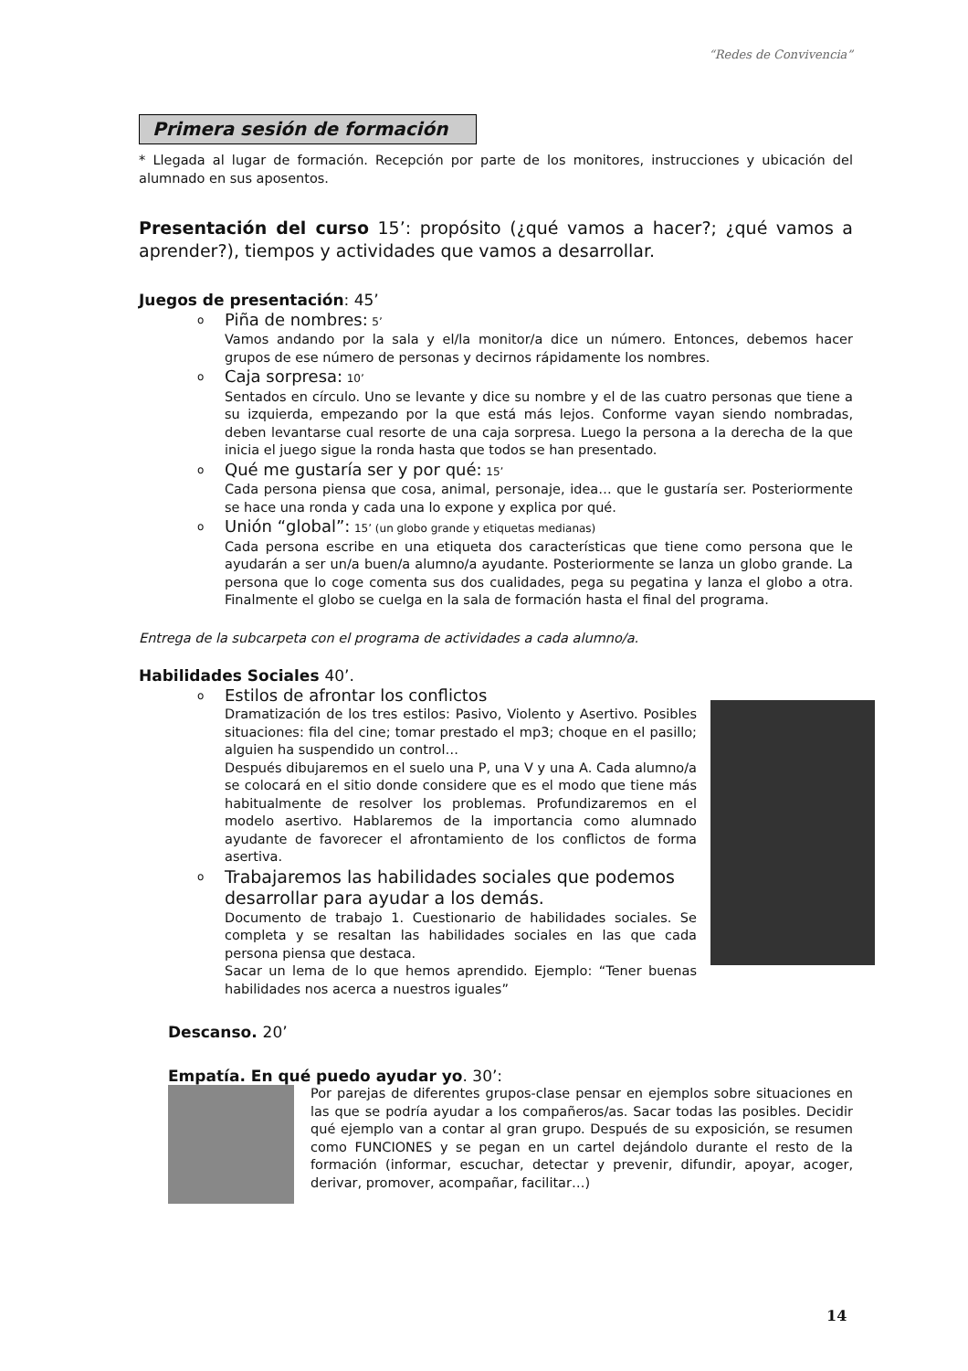“Redes de Convivencia”
Primera sesión de formación
* Llegada al lugar de formación. Recepción por parte de los monitores, instrucciones y ubicación del alumnado en sus aposentos.
Presentación del curso 15’: propósito (¿qué vamos a hacer?; ¿qué vamos a aprender?), tiempos y actividades que vamos a desarrollar.
Juegos de presentación: 45’
o Piña de nombres: 5’
Vamos andando por la sala y el/la monitor/a dice un número. Entonces, debemos hacer grupos de ese número de personas y decirnos rápidamente los nombres.
o Caja sorpresa: 10’
Sentados en círculo. Uno se levante y dice su nombre y el de las cuatro personas que tiene a su izquierda, empezando por la que está más lejos. Conforme vayan siendo nombradas, deben levantarse cual resorte de una caja sorpresa. Luego la persona a la derecha de la que inicia el juego sigue la ronda hasta que todos se han presentado.
o Qué me gustaría ser y por qué: 15’
Cada persona piensa que cosa, animal, personaje, idea… que le gustaría ser. Posteriormente se hace una ronda y cada una lo expone y explica por qué.
o Unión “global”: 15’ (un globo grande y etiquetas medianas)
Cada persona escribe en una etiqueta dos características que tiene como persona que le ayudarán a ser un/a buen/a alumno/a ayudante. Posteriormente se lanza un globo grande. La persona que lo coge comenta sus dos cualidades, pega su pegatina y lanza el globo a otra. Finalmente el globo se cuelga en la sala de formación hasta el final del programa.
Entrega de la subcarpeta con el programa de actividades a cada alumno/a.
Habilidades Sociales 40’.
o Estilos de afrontar los conflictos
Dramatización de los tres estilos: Pasivo, Violento y Asertivo. Posibles situaciones: fila del cine; tomar prestado el mp3; choque en el pasillo; alguien ha suspendido un control…
Después dibujaremos en el suelo una P, una V y una A. Cada alumno/a se colocará en el sitio donde considere que es el modo que tiene más habitualmente de resolver los problemas. Profundizaremos en el modelo asertivo. Hablaremos de la importancia como alumnado ayudante de favorecer el afrontamiento de los conflictos de forma asertiva.
o Trabajaremos las habilidades sociales que podemos desarrollar para ayudar a los demás.
Documento de trabajo 1. Cuestionario de habilidades sociales. Se completa y se resaltan las habilidades sociales en las que cada persona piensa que destaca.
Sacar un lema de lo que hemos aprendido. Ejemplo: “Tener buenas habilidades nos acerca a nuestros iguales”
Descanso. 20’
Empatía. En qué puedo ayudar yo. 30’:
Por parejas de diferentes grupos-clase pensar en ejemplos sobre situaciones en las que se podría ayudar a los compañeros/as. Sacar todas las posibles. Decidir qué ejemplo van a contar al gran grupo. Después de su exposición, se resumen como FUNCIONES y se pegan en un cartel dejándolo durante el resto de la formación (informar, escuchar, detectar y prevenir, difundir, apoyar, acoger, derivar, promover, acompañar, facilitar…)
14